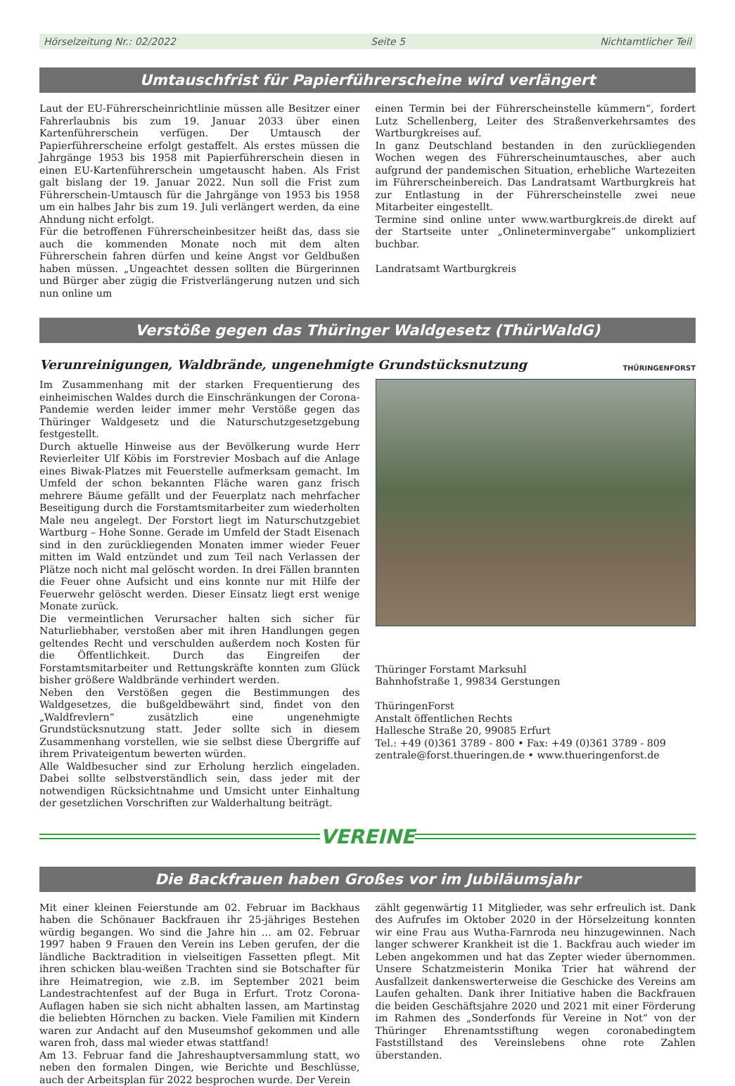Hörselzeitung Nr.: 02/2022 Seite 5 Nichtamtlicher Teil
Umtauschfrist für Papierführerscheine wird verlängert
Laut der EU-Führerscheinrichtlinie müssen alle Besitzer einer Fahrerlaubnis bis zum 19. Januar 2033 über einen Kartenführerschein verfügen. Der Umtausch der Papierführerscheine erfolgt gestaffelt. Als erstes müssen die Jahrgänge 1953 bis 1958 mit Papierführerschein diesen in einen EU-Kartenführerschein umgetauscht haben. Als Frist galt bislang der 19. Januar 2022. Nun soll die Frist zum Führerschein-Umtausch für die Jahrgänge von 1953 bis 1958 um ein halbes Jahr bis zum 19. Juli verlängert werden, da eine Ahndung nicht erfolgt.
Für die betroffenen Führerscheinbesitzer heißt das, dass sie auch die kommenden Monate noch mit dem alten Führerschein fahren dürfen und keine Angst vor Geldbußen haben müssen. „Ungeachtet dessen sollten die Bürgerinnen und Bürger aber zügig die Fristverlängerung nutzen und sich nun online um
einen Termin bei der Führerscheinstelle kümmern“, fordert Lutz Schellenberg, Leiter des Straßenverkehrsamtes des Wartburgkreises auf.
In ganz Deutschland bestanden in den zurückliegenden Wochen wegen des Führerscheinumtausches, aber auch aufgrund der pandemischen Situation, erhebliche Wartezeiten im Führerscheinbereich. Das Landratsamt Wartburgkreis hat zur Entlastung in der Führerscheinstelle zwei neue Mitarbeiter eingestellt.
Termine sind online unter www.wartburgkreis.de direkt auf der Startseite unter „Onlineterminvergabe“ unkompliziert buchbar.
Landratsamt Wartburgkreis
Verstöße gegen das Thüringer Waldgesetz (ThürWaldG)
Verunreinigungen, Waldbrände, ungenehmigte Grundstücksnutzung
THÜRINGENFORST
Im Zusammenhang mit der starken Frequentierung des einheimischen Waldes durch die Einschränkungen der Corona-Pandemie werden leider immer mehr Verstöße gegen das Thüringer Waldgesetz und die Naturschutzgesetzgebung festgestellt.
Durch aktuelle Hinweise aus der Bevölkerung wurde Herr Revierleiter Ulf Köbis im Forstrevier Mosbach auf die Anlage eines Biwak-Platzes mit Feuerstelle aufmerksam gemacht. Im Umfeld der schon bekannten Fläche waren ganz frisch mehrere Bäume gefällt und der Feuerplatz nach mehrfacher Beseitigung durch die Forstamtsmitarbeiter zum wiederholten Male neu angelegt. Der Forstort liegt im Naturschutzgebiet Wartburg – Hohe Sonne. Gerade im Umfeld der Stadt Eisenach sind in den zurückliegenden Monaten immer wieder Feuer mitten im Wald entzündet und zum Teil nach Verlassen der Plätze noch nicht mal gelöscht worden. In drei Fällen brannten die Feuer ohne Aufsicht und eins konnte nur mit Hilfe der Feuerwehr gelöscht werden. Dieser Einsatz liegt erst wenige Monate zurück.
Die vermeintlichen Verursacher halten sich sicher für Naturliebhaber, verstoßen aber mit ihren Handlungen gegen geltendes Recht und verschulden außerdem noch Kosten für die Öffentlichkeit. Durch das Eingreifen der Forstamtsmitarbeiter und Rettungskräfte konnten zum Glück bisher größere Waldbrände verhindert werden.
Neben den Verstößen gegen die Bestimmungen des Waldgesetzes, die bußgeldbewährt sind, findet von den „Waldfrevlern“ zusätzlich eine ungenehmigte Grundstücksnutzung statt. Jeder sollte sich in diesem Zusammenhang vorstellen, wie sie selbst diese Übergriffe auf ihrem Privateigentum bewerten würden.
Alle Waldbesucher sind zur Erholung herzlich eingeladen. Dabei sollte selbstverständlich sein, dass jeder mit der notwendigen Rücksichtnahme und Umsicht unter Einhaltung der gesetzlichen Vorschriften zur Walderhaltung beiträgt.
Thüringer Forstamt Marksuhl
Bahnhofstraße 1, 99834 Gerstungen
ThüringenForst
Anstalt öffentlichen Rechts
Hallesche Straße 20, 99085 Erfurt
Tel.: +49 (0)361 3789 - 800 • Fax: +49 (0)361 3789 - 809
zentrale@forst.thueringen.de • www.thueringenforst.de
VEREINE
Die Backfrauen haben Großes vor im Jubiläumsjahr
Mit einer kleinen Feierstunde am 02. Februar im Backhaus haben die Schönauer Backfrauen ihr 25-jähriges Bestehen würdig begangen. Wo sind die Jahre hin … am 02. Februar 1997 haben 9 Frauen den Verein ins Leben gerufen, der die ländliche Backtradition in vielseitigen Fassetten pflegt. Mit ihren schicken blau-weißen Trachten sind sie Botschafter für ihre Heimatregion, wie z.B. im September 2021 beim Landestrachtenfest auf der Buga in Erfurt. Trotz Corona-Auflagen haben sie sich nicht abhalten lassen, am Martinstag die beliebten Hörnchen zu backen. Viele Familien mit Kindern waren zur Andacht auf den Museumshof gekommen und alle waren froh, dass mal wieder etwas stattfand!
Am 13. Februar fand die Jahreshauptversammlung statt, wo neben den formalen Dingen, wie Berichte und Beschlüsse, auch der Arbeitsplan für 2022 besprochen wurde. Der Verein
zählt gegenwärtig 11 Mitglieder, was sehr erfreulich ist. Dank des Aufrufes im Oktober 2020 in der Hörselzeitung konnten wir eine Frau aus Wutha-Farnroda neu hinzugewinnen. Nach langer schwerer Krankheit ist die 1. Backfrau auch wieder im Leben angekommen und hat das Zepter wieder übernommen. Unsere Schatzmeisterin Monika Trier hat während der Ausfallzeit dankenswerterweise die Geschicke des Vereins am Laufen gehalten. Dank ihrer Initiative haben die Backfrauen die beiden Geschäftsjahre 2020 und 2021 mit einer Förderung im Rahmen des „Sonderfonds für Vereine in Not“ von der Thüringer Ehrenamtsstiftung wegen coronabedingtem Faststillstand des Vereinslebens ohne rote Zahlen überstanden.